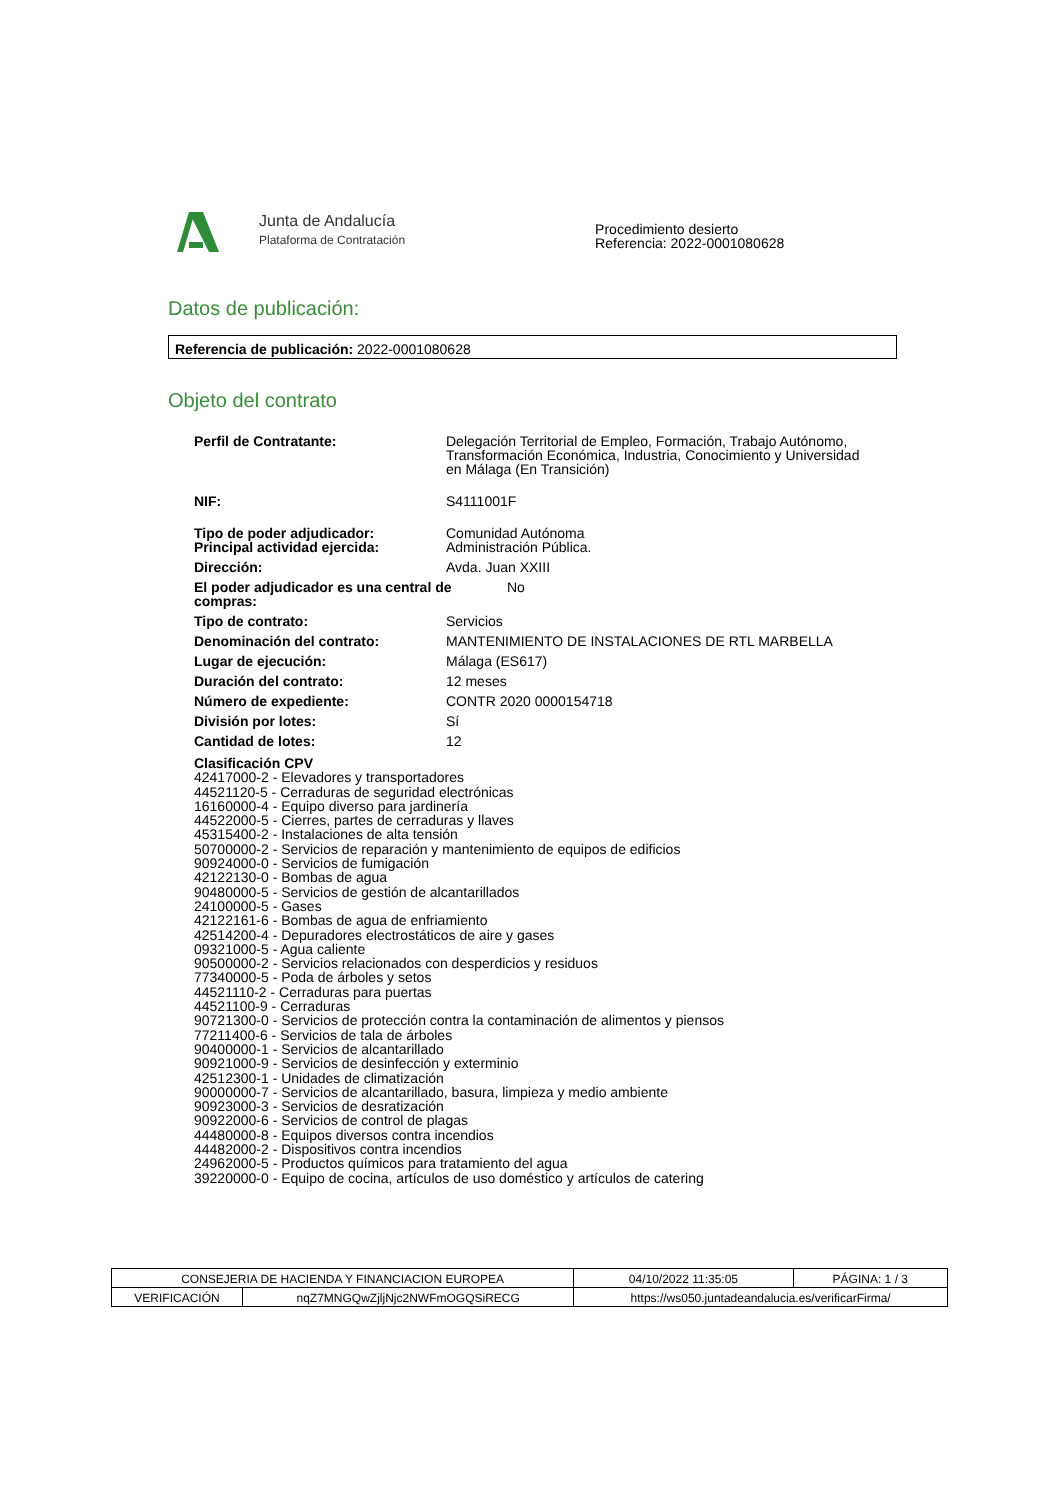Junta de Andalucía
Plataforma de Contratación
Procedimiento desierto
Referencia: 2022-0001080628
Datos de publicación:
Referencia de publicación: 2022-0001080628
Objeto del contrato
Perfil de Contratante: Delegación Territorial de Empleo, Formación, Trabajo Autónomo, Transformación Económica, Industria, Conocimiento y Universidad en Málaga (En Transición)
NIF: S4111001F
Tipo de poder adjudicador:
Principal actividad ejercida:
Comunidad Autónoma
Administración Pública.
Dirección: Avda. Juan XXIII
El poder adjudicador es una central de compras:
No
Tipo de contrato: Servicios
Denominación del contrato: MANTENIMIENTO DE INSTALACIONES DE RTL MARBELLA
Lugar de ejecución: Málaga (ES617)
Duración del contrato: 12 meses
Número de expediente: CONTR 2020 0000154718
División por lotes: Sí
Cantidad de lotes: 12
Clasificación CPV
42417000-2 - Elevadores y transportadores
44521120-5 - Cerraduras de seguridad electrónicas
16160000-4 - Equipo diverso para jardinería
44522000-5 - Cierres, partes de cerraduras y llaves
45315400-2 - Instalaciones de alta tensión
50700000-2 - Servicios de reparación y mantenimiento de equipos de edificios
90924000-0 - Servicios de fumigación
42122130-0 - Bombas de agua
90480000-5 - Servicios de gestión de alcantarillados
24100000-5 - Gases
42122161-6 - Bombas de agua de enfriamiento
42514200-4 - Depuradores electrostáticos de aire y gases
09321000-5 - Agua caliente
90500000-2 - Servicios relacionados con desperdicios y residuos
77340000-5 - Poda de árboles y setos
44521110-2 - Cerraduras para puertas
44521100-9 - Cerraduras
90721300-0 - Servicios de protección contra la contaminación de alimentos y piensos
77211400-6 - Servicios de tala de árboles
90400000-1 - Servicios de alcantarillado
90921000-9 - Servicios de desinfección y exterminio
42512300-1 - Unidades de climatización
90000000-7 - Servicios de alcantarillado, basura, limpieza y medio ambiente
90923000-3 - Servicios de desratización
90922000-6 - Servicios de control de plagas
44480000-8 - Equipos diversos contra incendios
44482000-2 - Dispositivos contra incendios
24962000-5 - Productos químicos para tratamiento del agua
39220000-0 - Equipo de cocina, artículos de uso doméstico y artículos de catering
| CONSEJERIA DE HACIENDA Y FINANCIACION EUROPEA | | | 04/10/2022 11:35:05 | PÁGINA: 1 / 3 |
| VERIFICACIÓN | nqZ7MNGQwZjljNjc2NWFmOGQSiRECG | https://ws050.juntadeandalucia.es/verificarFirma/ | | |